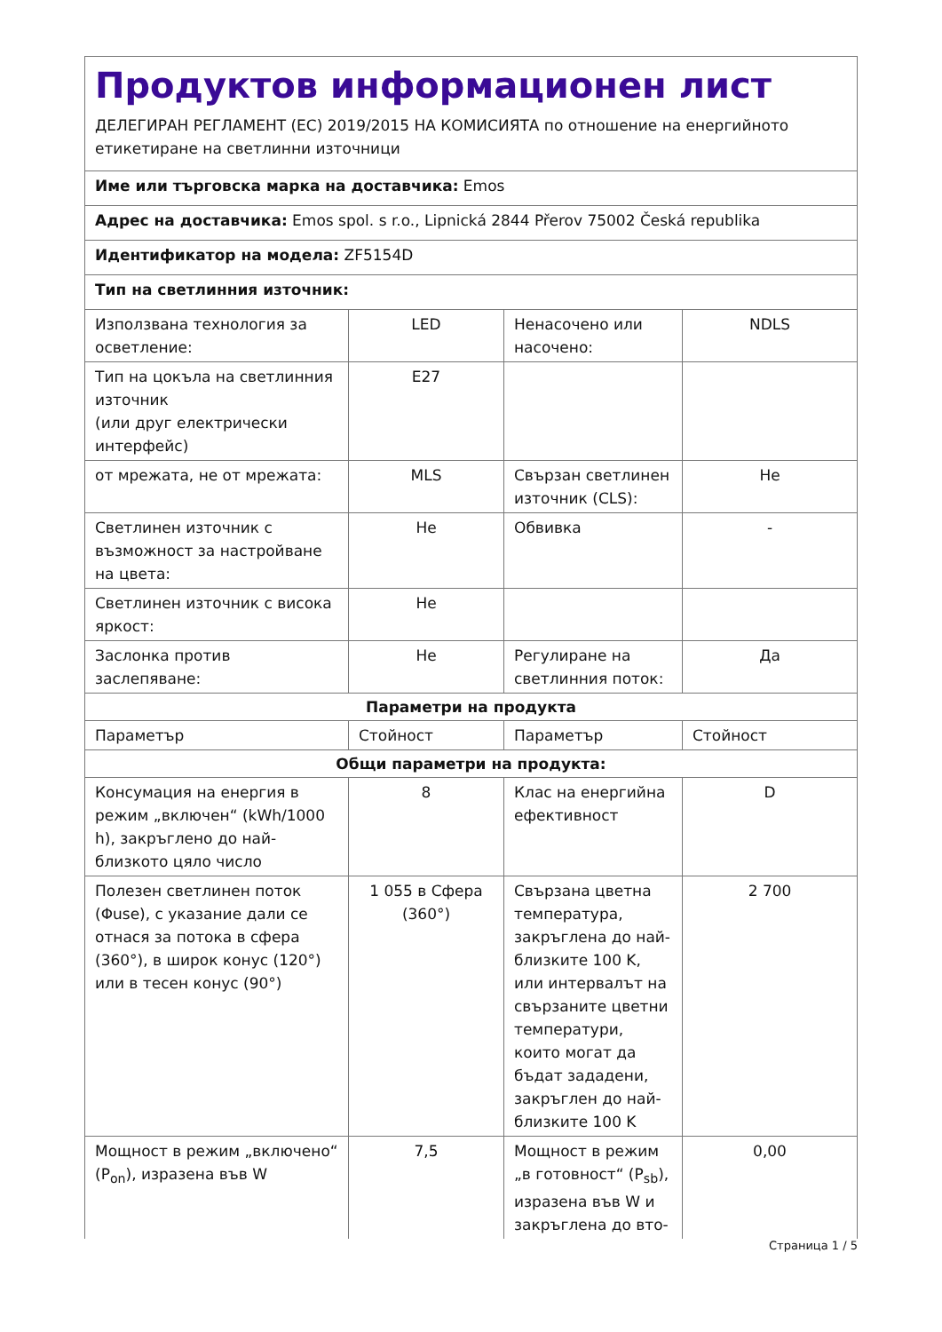| Продуктов информационен лист ДЕЛЕГИРАН РЕГЛАМЕНТ (ЕС) 2019/2015 НА КОМИСИЯТА по отношение на енергийното етикетиране на светлинни източници | | | |
| Име или търговска марка на доставчика: Emos | | | |
| Адрес на доставчика: Emos spol. s r.o., Lipnická 2844 Přerov 75002 Česká republika | | | |
| Идентификатор на модела: ZF5154D | | | |
| Тип на светлинния източник: | | | |
| Използвана технология за осветление: | LED | Ненасочено или насочено: | NDLS |
| Тип на цокъла на светлинния източник (или друг електрически интерфейс) | E27 | | |
| от мрежата, не от мрежата: | MLS | Свързан светлинен източник (CLS): | Не |
| Светлинен източник с възможност за настройване на цвета: | Не | Обвивка | - |
| Светлинен източник с висока яркост: | Не | | |
| Заслонка против заслепяване: | Не | Регулиране на светлинния поток: | Да |
| Параметри на продукта | | | |
| Параметър | Стойност | Параметър | Стойност |
| Общи параметри на продукта: | | | |
| Консумация на енергия в режим „включен“ (kWh/1000 h), закръглено до най-близкото цяло число | 8 | Клас на енергийна ефективност | D |
| Полезен светлинен поток (Φuse), с указание дали се отнася за потока в сфера (360°), в широк конус (120°) или в тесен конус (90°) | 1 055 в Сфера (360°) | Свързана цветна температура, закръглена до най-близките 100 K, или интервалът на свързаните цветни температури, които могат да бъдат зададени, закръглен до най-близките 100 K | 2 700 |
| Мощност в режим „включено“ (P<sub>on</sub>), изразена във W | 7,5 | Мощност в режим „в готовност“ (P<sub>sb</sub>), изразена във W и закръглена до вто- | 0,00 |
Страница 1 / 5